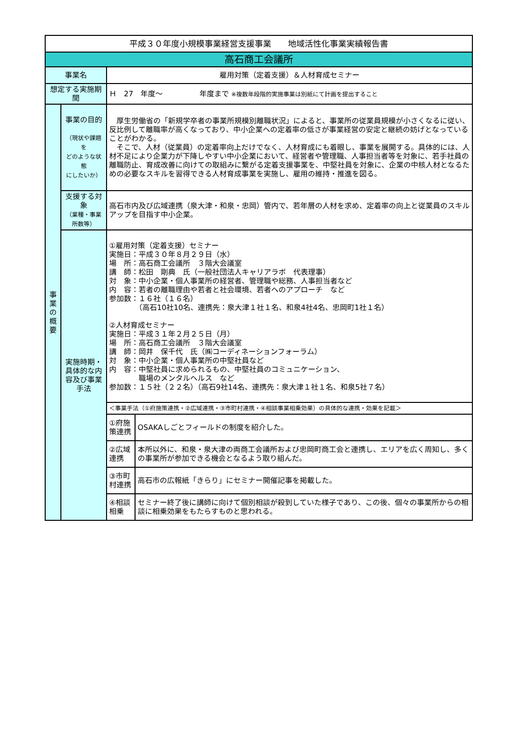| 平成３０年度小規模事業経営支援事業 地域活性化事業実績報告書 | | | |
| 高石商工会議所 | | | |
| 事業名 | | 雇用対策（定着支援）＆人材育成セミナー | |
| 想定する実施期間 | | Ｈ 27 年度～ 年度まで ※複数年段階的実施事業は別紙にて計画を提出すること | |
| 事 業 の 概 要 | 事業の目的 （現状や課題を どのような状態 にしたいか） | 厚生労働省の「新規学卒者の事業所規模別離職状況」によると、事業所の従業員規模が小さくなるに従い、反比例して離職率が高くなっており、中小企業への定着率の低さが事業経営の安定と継続の妨げとなっていることがわかる。 そこで、人材（従業員）の定着率向上だけでなく、人材育成にも着眼し、事業を展開する。具体的には、人材不足により企業力が下降しやすい中小企業において、経営者や管理職、人事担当者等を対象に、若手社員の離職防止、育成改善に向けての取組みに繋がる定着支援事業を、中堅社員を対象に、企業の中核人材となるための必要なスキルを習得できる人材育成事業を実施し、雇用の維持・推進を図る。 | |
| | 支援する対象 （業種・事業所数等） | 高石市内及び広域連携（泉大津・和泉・忠岡）管内で、若年層の人材を求め、定着率の向上と従業員のスキルアップを目指す中小企業。 | |
| | 実施時期・具体的な内容及び事業手法 | ①雇用対策（定着支援）セミナー 実施日：平成３０年８月２９日（水） 場 所：高石商工会議所 ３階大会議室 講 師：松田 剛典 氏（一般社団法人キャリアラボ 代表理事） 対 象：中小企業・個人事業所の経営者、管理職や総務、人事担当者など 内 容：若者の離職理由や若者と社会環境、若者へのアプローチ など 参加数：１６社（１６名） （高石10社10名、連携先：泉大津１社１名、和泉4社4名、忠岡町1社１名） ②人材育成セミナー 実施日：平成３１年２月２５日（月） 場 所：高石商工会議所 ３階大会議室 講 師：岡井 保千代 氏（㈱コーディネーションフォーラム） 対 象：中小企業・個人事業所の中堅社員など 内 容：中堅社員に求められるもの、中堅社員のコミュニケーション、 職場のメンタルヘルス など 参加数：１５社（２２名）（高石9社14名、連携先：泉大津１社１名、和泉5社７名） | |
| | | ＜事業手法（①府施策連携・②広域連携・③市町村連携・④相談事業相乗効果）の具体的な連携・効果を記載＞ | |
| | | ①府施策連携 | OSAKAしごとフィールドの制度を紹介した。 |
| | | ②広域連携 | 本所以外に、和泉・泉大津の両商工会議所および忠岡町商工会と連携し、エリアを広く周知し、多くの事業所が参加できる機会となるよう取り組んだ。 |
| | | ③市町村連携 | 高石市の広報紙「きらり」にセミナー開催記事を掲載した。 |
| | | ④相談相乗 | セミナー終了後に講師に向けて個別相談が殺到していた様子であり、この後、個々の事業所からの相談に相乗効果をもたらすものと思われる。 |